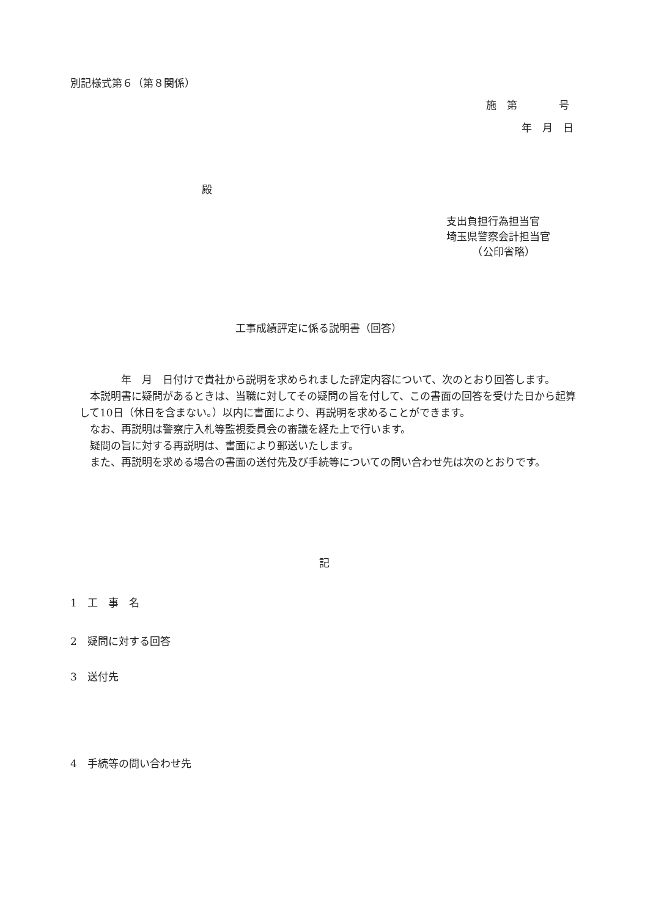別記様式第６（第８関係）
施　第　　　　号
年　月　日
殿
支出負担行為担当官
埼玉県警察会計担当官
　　　（公印省略）
工事成績評定に係る説明書（回答）
　　　　年　月　日付けで貴社から説明を求められました評定内容について、次のとおり回答します。
　本説明書に疑問があるときは、当職に対してその疑問の旨を付して、この書面の回答を受けた日から起算して10日（休日を含まない。）以内に書面により、再説明を求めることができます。
　なお、再説明は警察庁入札等監視委員会の審議を経た上で行います。
　疑問の旨に対する再説明は、書面により郵送いたします。
　また、再説明を求める場合の書面の送付先及び手続等についての問い合わせ先は次のとおりです。
記
1　工　事　名
2　疑問に対する回答
3　送付先
4　手続等の問い合わせ先